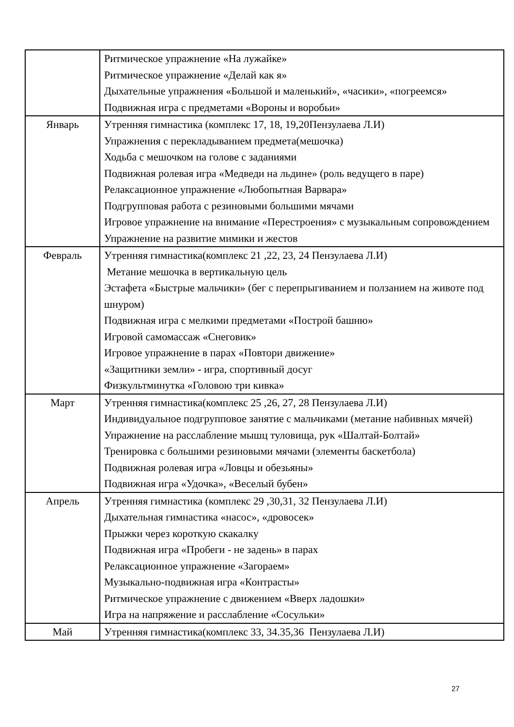| | Ритмическое упражнение «На лужайке» Ритмическое упражнение «Делай как я» Дыхательные упражнения «Большой и маленький», «часики», «погреемся» Подвижная игра с предметами «Вороны и воробьи» |
| Январь | Утренняя гимнастика (комплекс 17, 18, 19,20Пензулаева Л.И) Упражнения с перекладыванием предмета(мешочка) Ходьба с мешочком на голове с заданиями Подвижная ролевая игра «Медведи на льдине» (роль ведущего в паре) Релаксационное упражнение «Любопытная Варвара» Подгрупповая работа с резиновыми большими мячами Игровое упражнение на внимание «Перестроения» с музыкальным сопровождением Упражнение на развитие мимики и жестов |
| Февраль | Утренняя гимнастика(комплекс 21 ,22, 23, 24 Пензулаева Л.И) Метание мешочка в вертикальную цель Эстафета «Быстрые мальчики» (бег с перепрыгиванием и ползанием на животе под шнуром) Подвижная игра с мелкими предметами «Построй башню» Игровой самомассаж «Снеговик» Игровое упражнение в парах «Повтори движение» «Защитники земли» - игра, спортивный досуг Физкультминутка «Головою три кивка» |
| Март | Утренняя гимнастика(комплекс 25 ,26, 27, 28 Пензулаева Л.И) Индивидуальное подгрупповое занятие с мальчиками (метание набивных мячей) Упражнение на расслабление мышц туловища, рук «Шалтай-Болтай» Тренировка с большими резиновыми мячами (элементы баскетбола) Подвижная ролевая игра «Ловцы и обезьяны» Подвижная игра «Удочка», «Веселый бубен» |
| Апрель | Утренняя гимнастика (комплекс 29 ,30,31, 32 Пензулаева Л.И) Дыхательная гимнастика «насос», «дровосек» Прыжки через короткую скакалку Подвижная игра «Пробеги - не задень» в парах Релаксационное упражнение «Загораем» Музыкально-подвижная игра «Контрасты» Ритмическое упражнение с движением «Вверх ладошки» Игра на напряжение и расслабление «Сосульки» |
| Май | Утренняя гимнастика(комплекс 33, 34.35,36 Пензулаева Л.И) |
27